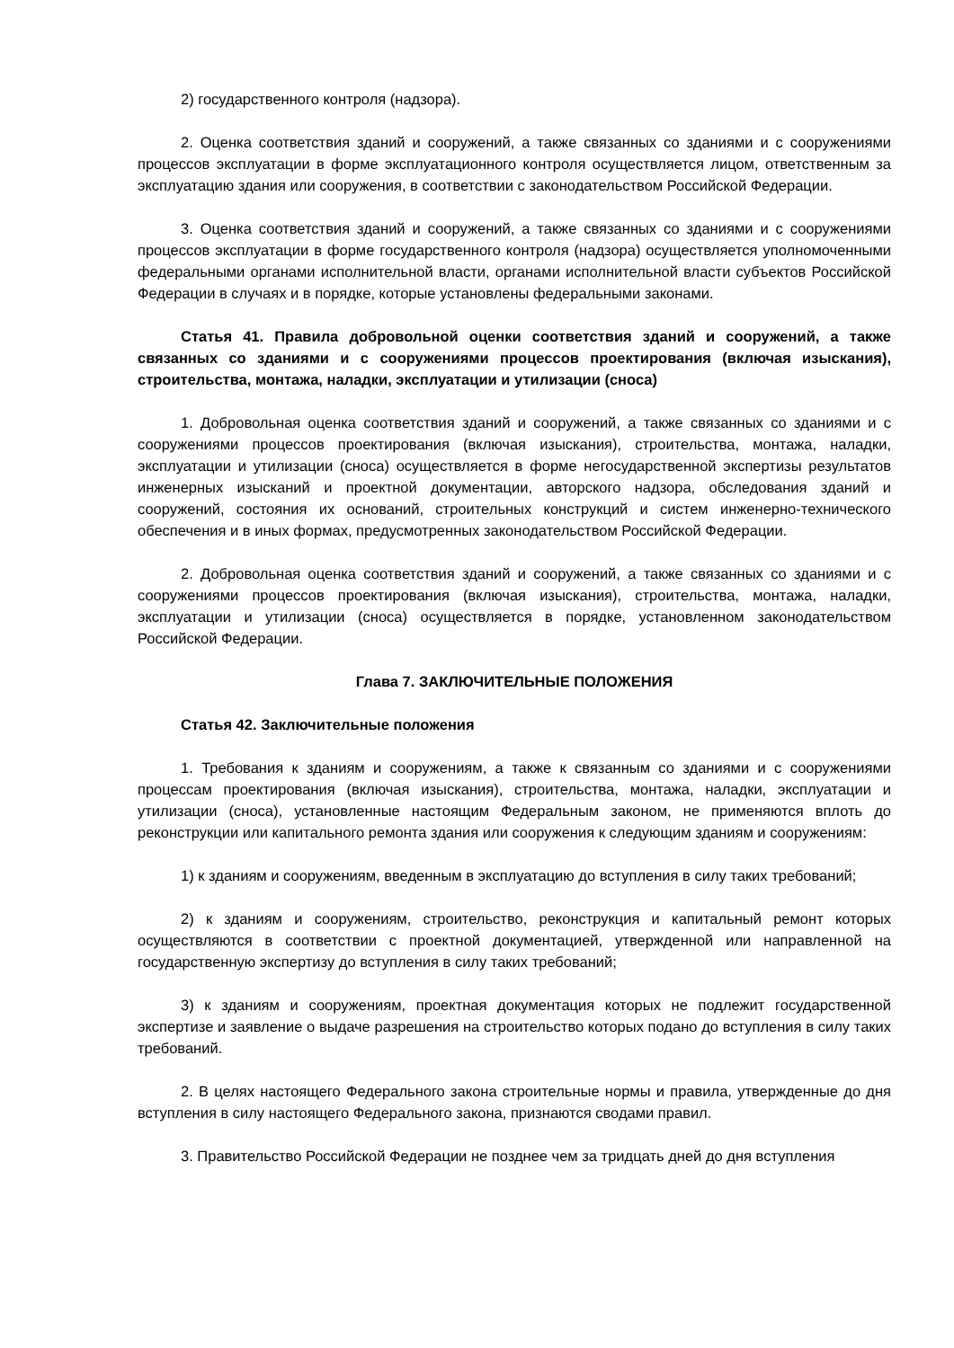2) государственного контроля (надзора).
2. Оценка соответствия зданий и сооружений, а также связанных со зданиями и с сооружениями процессов эксплуатации в форме эксплуатационного контроля осуществляется лицом, ответственным за эксплуатацию здания или сооружения, в соответствии с законодательством Российской Федерации.
3. Оценка соответствия зданий и сооружений, а также связанных со зданиями и с сооружениями процессов эксплуатации в форме государственного контроля (надзора) осуществляется уполномоченными федеральными органами исполнительной власти, органами исполнительной власти субъектов Российской Федерации в случаях и в порядке, которые установлены федеральными законами.
Статья 41. Правила добровольной оценки соответствия зданий и сооружений, а также связанных со зданиями и с сооружениями процессов проектирования (включая изыскания), строительства, монтажа, наладки, эксплуатации и утилизации (сноса)
1. Добровольная оценка соответствия зданий и сооружений, а также связанных со зданиями и с сооружениями процессов проектирования (включая изыскания), строительства, монтажа, наладки, эксплуатации и утилизации (сноса) осуществляется в форме негосударственной экспертизы результатов инженерных изысканий и проектной документации, авторского надзора, обследования зданий и сооружений, состояния их оснований, строительных конструкций и систем инженерно-технического обеспечения и в иных формах, предусмотренных законодательством Российской Федерации.
2. Добровольная оценка соответствия зданий и сооружений, а также связанных со зданиями и с сооружениями процессов проектирования (включая изыскания), строительства, монтажа, наладки, эксплуатации и утилизации (сноса) осуществляется в порядке, установленном законодательством Российской Федерации.
Глава 7. ЗАКЛЮЧИТЕЛЬНЫЕ ПОЛОЖЕНИЯ
Статья 42. Заключительные положения
1. Требования к зданиям и сооружениям, а также к связанным со зданиями и с сооружениями процессам проектирования (включая изыскания), строительства, монтажа, наладки, эксплуатации и утилизации (сноса), установленные настоящим Федеральным законом, не применяются вплоть до реконструкции или капитального ремонта здания или сооружения к следующим зданиям и сооружениям:
1) к зданиям и сооружениям, введенным в эксплуатацию до вступления в силу таких требований;
2) к зданиям и сооружениям, строительство, реконструкция и капитальный ремонт которых осуществляются в соответствии с проектной документацией, утвержденной или направленной на государственную экспертизу до вступления в силу таких требований;
3) к зданиям и сооружениям, проектная документация которых не подлежит государственной экспертизе и заявление о выдаче разрешения на строительство которых подано до вступления в силу таких требований.
2. В целях настоящего Федерального закона строительные нормы и правила, утвержденные до дня вступления в силу настоящего Федерального закона, признаются сводами правил.
3. Правительство Российской Федерации не позднее чем за тридцать дней до дня вступления